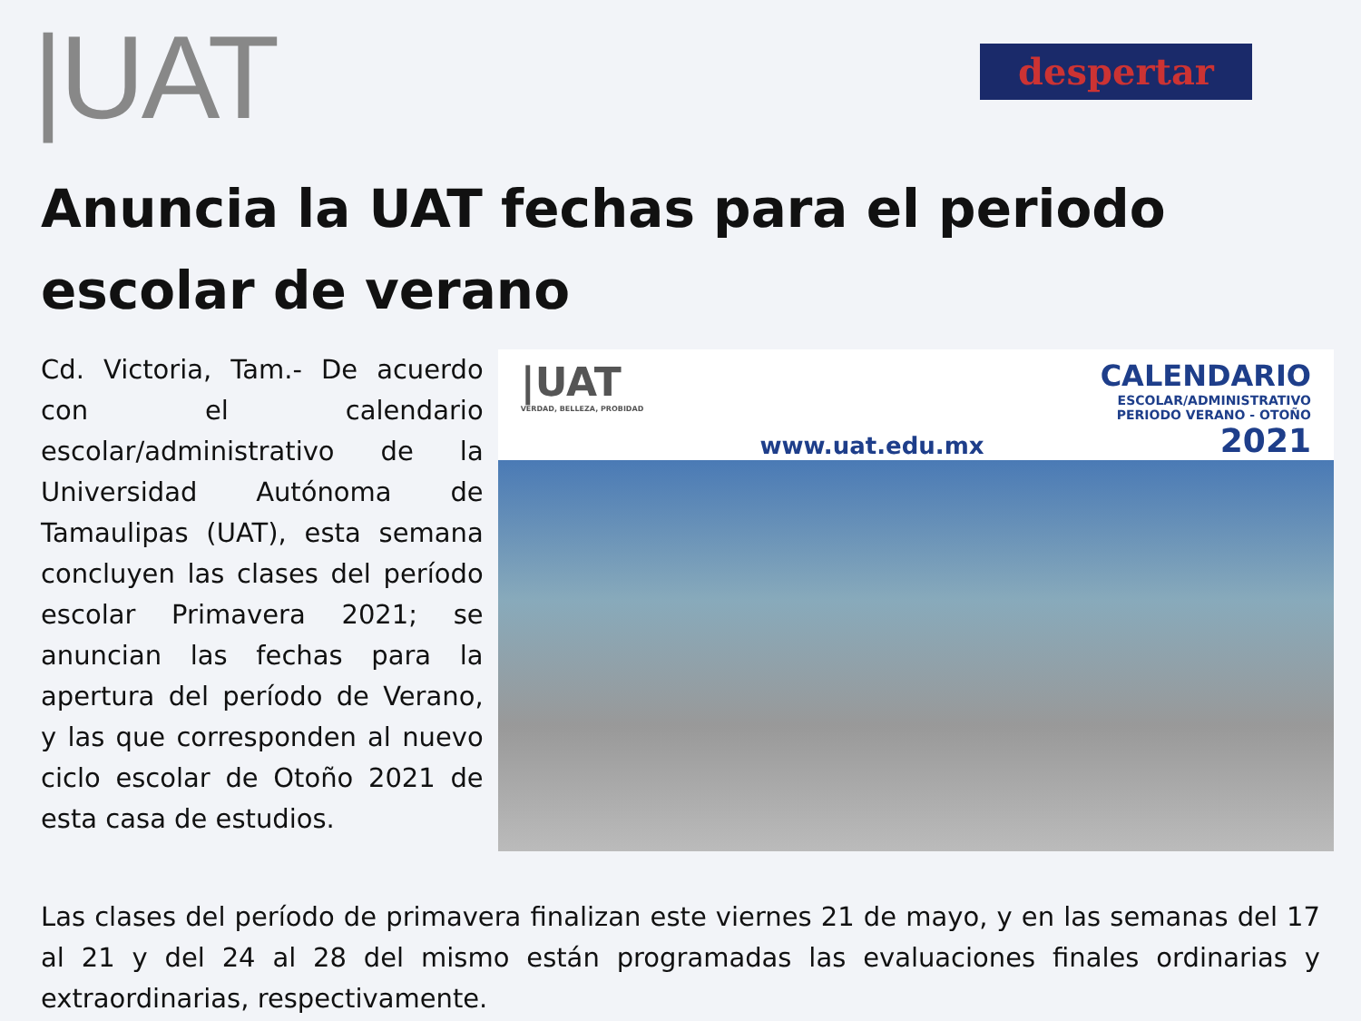|UAT
despertar
Anuncia la UAT fechas para el periodo escolar de verano
Cd. Victoria, Tam.- De acuerdo con el calendario escolar/administrativo de la Universidad Autónoma de Tamaulipas (UAT), esta semana concluyen las clases del período escolar Primavera 2021; se anuncian las fechas para la apertura del período de Verano, y las que corresponden al nuevo ciclo escolar de Otoño 2021 de esta casa de estudios.
|UAT
VERDAD, BELLEZA, PROBIDAD
www.uat.edu.mx
CALENDARIO
ESCOLAR/ADMINISTRATIVO
PERIODO VERANO - OTOÑO
2021
Las clases del período de primavera finalizan este viernes 21 de mayo, y en las semanas del 17 al 21 y del 24 al 28 del mismo están programadas las evaluaciones finales ordinarias y extraordinarias, respectivamente.